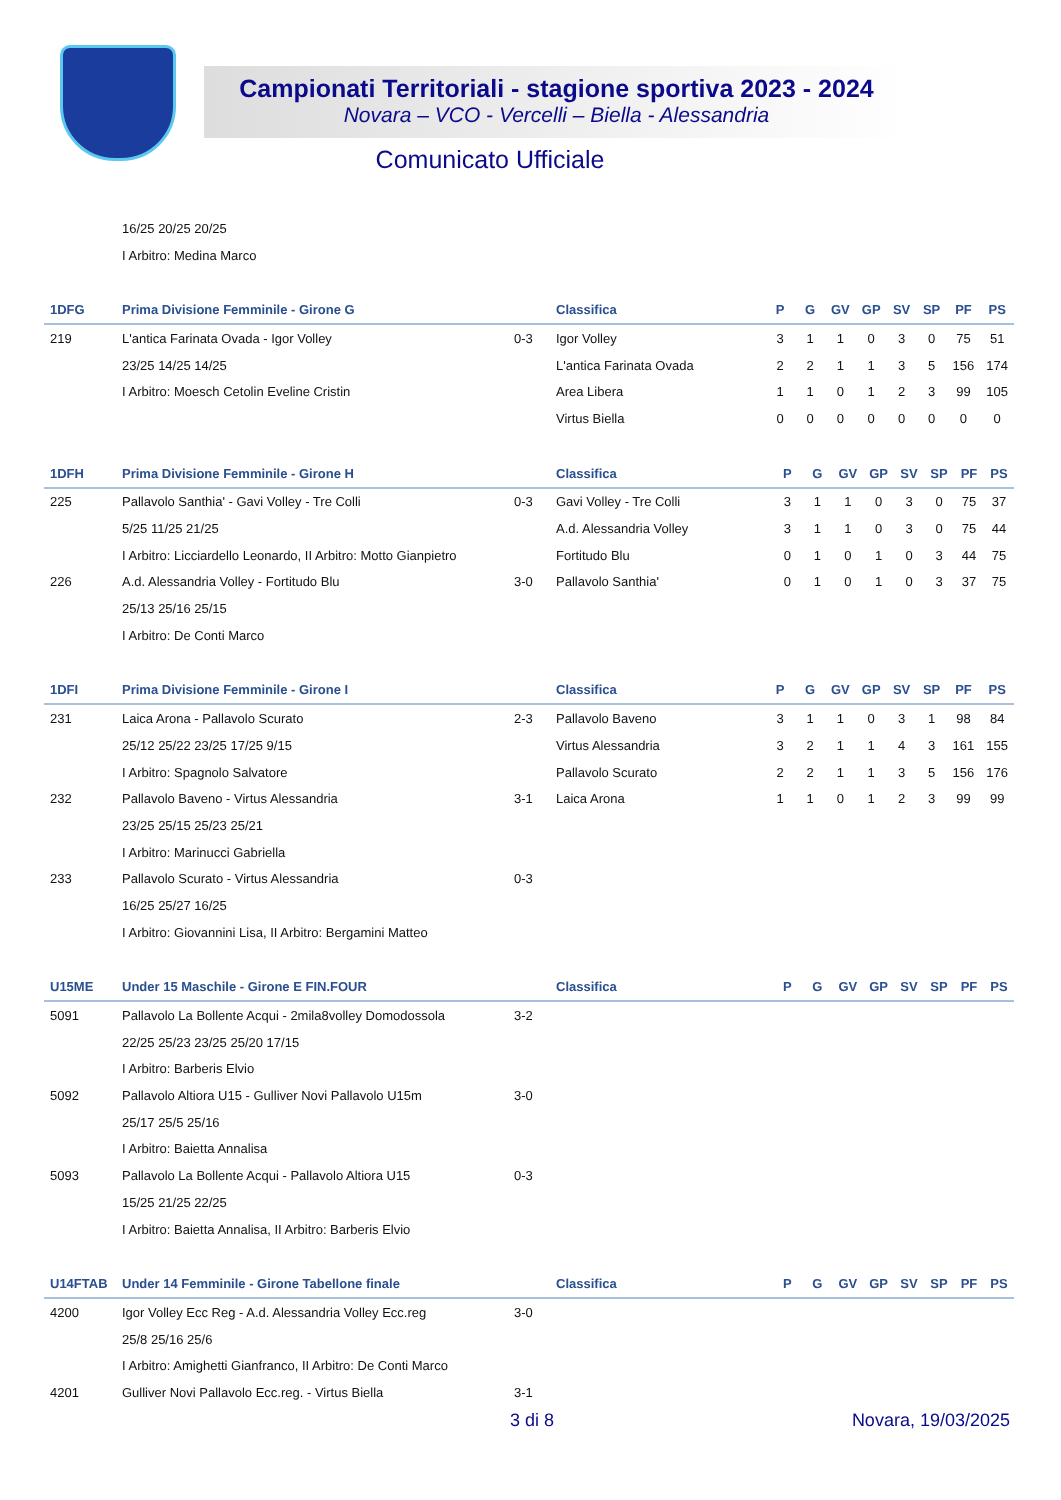Campionati Territoriali - stagione sportiva 2023 - 2024
Novara – VCO - Vercelli – Biella - Alessandria
Comunicato Ufficiale
| | 16/25 20/25 20/25 |
| | I Arbitro: Medina Marco |
| 1DFG | Prima Divisione Femminile - Girone G | | Classifica | P | G | GV | GP | SV | SP | PF | PS |
| --- | --- | --- | --- | --- | --- | --- | --- | --- | --- | --- | --- |
| 219 | L'antica Farinata Ovada - Igor Volley | 0-3 | Igor Volley | 3 | 1 | 1 | 0 | 3 | 0 | 75 | 51 |
| | 23/25 14/25 14/25 | | L'antica Farinata Ovada | 2 | 2 | 1 | 1 | 3 | 5 | 156 | 174 |
| | I Arbitro: Moesch Cetolin Eveline Cristin | | Area Libera | 1 | 1 | 0 | 1 | 2 | 3 | 99 | 105 |
| | | | Virtus Biella | 0 | 0 | 0 | 0 | 0 | 0 | 0 | 0 |
| 1DFH | Prima Divisione Femminile - Girone H | | Classifica | P | G | GV | GP | SV | SP | PF | PS |
| --- | --- | --- | --- | --- | --- | --- | --- | --- | --- | --- | --- |
| 225 | Pallavolo Santhia' - Gavi Volley - Tre Colli | 0-3 | Gavi Volley - Tre Colli | 3 | 1 | 1 | 0 | 3 | 0 | 75 | 37 |
| | 5/25 11/25 21/25 | | A.d. Alessandria Volley | 3 | 1 | 1 | 0 | 3 | 0 | 75 | 44 |
| | I Arbitro: Licciardello Leonardo, II Arbitro: Motto Gianpietro | | Fortitudo Blu | 0 | 1 | 0 | 1 | 0 | 3 | 44 | 75 |
| 226 | A.d. Alessandria Volley - Fortitudo Blu | 3-0 | Pallavolo Santhia' | 0 | 1 | 0 | 1 | 0 | 3 | 37 | 75 |
| | 25/13 25/16 25/15 | | | | | | | | | | |
| | I Arbitro: De Conti Marco | | | | | | | | | | |
| 1DFI | Prima Divisione Femminile - Girone I | | Classifica | P | G | GV | GP | SV | SP | PF | PS |
| --- | --- | --- | --- | --- | --- | --- | --- | --- | --- | --- | --- |
| 231 | Laica Arona - Pallavolo Scurato | 2-3 | Pallavolo Baveno | 3 | 1 | 1 | 0 | 3 | 1 | 98 | 84 |
| | 25/12 25/22 23/25 17/25 9/15 | | Virtus Alessandria | 3 | 2 | 1 | 1 | 4 | 3 | 161 | 155 |
| | I Arbitro: Spagnolo Salvatore | | Pallavolo Scurato | 2 | 2 | 1 | 1 | 3 | 5 | 156 | 176 |
| 232 | Pallavolo Baveno - Virtus Alessandria | 3-1 | Laica Arona | 1 | 1 | 0 | 1 | 2 | 3 | 99 | 99 |
| | 23/25 25/15 25/23 25/21 | | | | | | | | | | |
| | I Arbitro: Marinucci Gabriella | | | | | | | | | | |
| 233 | Pallavolo Scurato - Virtus Alessandria | 0-3 | | | | | | | | | |
| | 16/25 25/27 16/25 | | | | | | | | | | |
| | I Arbitro: Giovannini Lisa, II Arbitro: Bergamini Matteo | | | | | | | | | | |
| U15ME | Under 15 Maschile - Girone E FIN.FOUR | | Classifica | P | G | GV | GP | SV | SP | PF | PS |
| --- | --- | --- | --- | --- | --- | --- | --- | --- | --- | --- | --- |
| 5091 | Pallavolo La Bollente Acqui - 2mila8volley Domodossola | 3-2 | | | | | | | | | |
| | 22/25 25/23 23/25 25/20 17/15 | | | | | | | | | | |
| | I Arbitro: Barberis Elvio | | | | | | | | | | |
| 5092 | Pallavolo Altiora U15 - Gulliver Novi Pallavolo U15m | 3-0 | | | | | | | | | |
| | 25/17 25/5 25/16 | | | | | | | | | | |
| | I Arbitro: Baietta Annalisa | | | | | | | | | | |
| 5093 | Pallavolo La Bollente Acqui - Pallavolo Altiora U15 | 0-3 | | | | | | | | | |
| | 15/25 21/25 22/25 | | | | | | | | | | |
| | I Arbitro: Baietta Annalisa, II Arbitro: Barberis Elvio | | | | | | | | | | |
| U14FTAB | Under 14 Femminile - Girone Tabellone finale | | Classifica | P | G | GV | GP | SV | SP | PF | PS |
| --- | --- | --- | --- | --- | --- | --- | --- | --- | --- | --- | --- |
| 4200 | Igor Volley Ecc Reg - A.d. Alessandria Volley Ecc.reg | 3-0 | | | | | | | | | |
| | 25/8 25/16 25/6 | | | | | | | | | | |
| | I Arbitro: Amighetti Gianfranco, II Arbitro: De Conti Marco | | | | | | | | | | |
| 4201 | Gulliver Novi Pallavolo Ecc.reg. - Virtus Biella | 3-1 | | | | | | | | | |
3 di 8 Novara, 19/03/2025